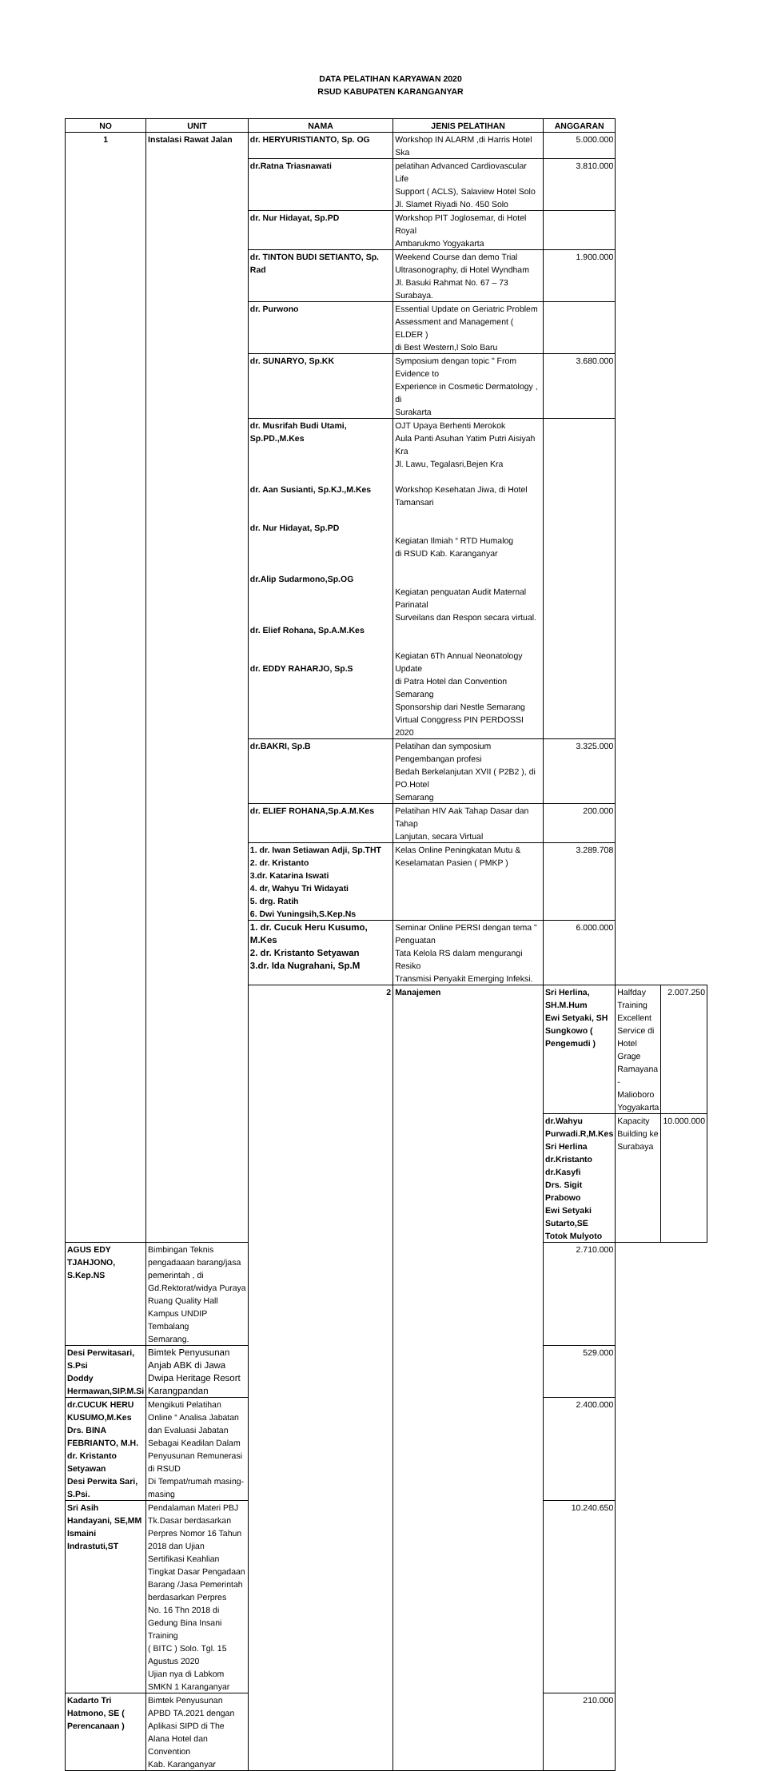DATA PELATIHAN KARYAWAN 2020
RSUD KABUPATEN KARANGANYAR
| NO | UNIT | NAMA | JENIS PELATIHAN | ANGGARAN | | |
| --- | --- | --- | --- | --- | --- | --- |
| 1 | Instalasi Rawat Jalan | dr. HERYURISTIANTO, Sp. OG | Workshop IN ALARM ,di Harris Hotel Ska | 5.000.000 | | |
| | | dr.Ratna Triasnawati | pelatihan Advanced Cardiovascular Life Support ( ACLS), Salaview Hotel Solo Jl. Slamet Riyadi No. 450 Solo | 3.810.000 | | |
| | | dr. Nur Hidayat, Sp.PD | Workshop PIT Joglosemar, di Hotel Royal Ambarukmo Yogyakarta | | | |
| | | dr. TINTON BUDI SETIANTO, Sp. Rad | Weekend Course dan demo Trial Ultrasonography, di Hotel Wyndham Jl. Basuki Rahmat No. 67 – 73 Surabaya. | 1.900.000 | | |
| | | dr. Purwono | Essential Update on Geriatric Problem Assessment and Management ( ELDER ) di Best Western,l Solo Baru | | | |
| | | dr. SUNARYO, Sp.KK | Symposium dengan topic " From Evidence to Experience in Cosmetic Dermatology , di Surakarta | 3.680.000 | | |
| | | dr. Musrifah Budi Utami, Sp.PD.,M.Kes dr. Aan Susianti, Sp.KJ.,M.Kes dr. Nur Hidayat, Sp.PD dr.Alip Sudarmono,Sp.OG dr. Elief Rohana, Sp.A.M.Kes dr. EDDY RAHARJO, Sp.S | OJT Upaya Berhenti Merokok Aula Panti Asuhan Yatim Putri Aisiyah Kra Jl. Lawu, Tegalasri,Bejen Kra Workshop Kesehatan Jiwa, di Hotel Tamansari Kegiatan Ilmiah “ RTD Humalog di RSUD Kab. Karanganyar Kegiatan penguatan Audit Maternal Parinatal Surveilans dan Respon secara virtual. Kegiatan 6Th Annual Neonatology Update di Patra Hotel dan Convention Semarang Sponsorship dari Nestle Semarang Virtual Conggress PIN PERDOSSI 2020 | | | |
| | | dr.BAKRI, Sp.B | Pelatihan dan symposium Pengembangan profesi Bedah Berkelanjutan XVII ( P2B2 ), di PO.Hotel Semarang | 3.325.000 | | |
| | | dr. ELIEF ROHANA,Sp.A.M.Kes | Pelatihan HIV Aak Tahap Dasar dan Tahap Lanjutan, secara Virtual | 200.000 | | |
| | | 1. dr. Iwan Setiawan Adji, Sp.THT 2. dr. Kristanto 3.dr. Katarina Iswati 4. dr, Wahyu Tri Widayati 5. drg. Ratih 6. Dwi Yuningsih,S.Kep.Ns | Kelas Online Peningkatan Mutu & Keselamatan Pasien ( PMKP ) | 3.289.708 | | |
| | | 1. dr. Cucuk Heru Kusumo, M.Kes 2. dr. Kristanto Setyawan 3.dr. Ida Nugrahani, Sp.M | Seminar Online PERSI dengan tema " Penguatan Tata Kelola RS dalam mengurangi Resiko Transmisi Penyakit Emerging Infeksi. | 6.000.000 | | |
| | | 2 | Manajemen | Sri Herlina, SH.M.Hum Ewi Setyaki, SH Sungkowo ( Pengemudi ) | Halfday Training Excellent Service di Hotel Grage Ramayana - Malioboro Yogyakarta | 2.007.250 |
| | | | | dr.Wahyu Purwadi.R,M.Kes Sri Herlina dr.Kristanto dr.Kasyfi Drs. Sigit Prabowo Ewi Setyaki Sutarto,SE Totok Mulyoto | Kapacity Building ke Surabaya | 10.000.000 |
| AGUS EDY TJAHJONO, S.Kep.NS | Bimbingan Teknis pengadaaan barang/jasa pemerintah , di Gd.Rektorat/widya Puraya Ruang Quality Hall Kampus UNDIP Tembalang Semarang. | | | 2.710.000 | | |
| Desi Perwitasari, S.Psi Doddy Hermawan,SIP.M.Si | Bimtek Penyusunan Anjab ABK di Jawa Dwipa Heritage Resort Karangpandan | | | 529.000 | | |
| dr.CUCUK HERU KUSUMO,M.Kes Drs. BINA FEBRIANTO, M.H. dr. Kristanto Setyawan Desi Perwita Sari, S.Psi. | Mengikuti Pelatihan Online “ Analisa Jabatan dan Evaluasi Jabatan Sebagai Keadilan Dalam Penyusunan Remunerasi di RSUD Di Tempat/rumah masing-masing | | | 2.400.000 | | |
| Sri Asih Handayani, SE,MM Ismaini Indrastuti,ST | Pendalaman Materi PBJ Tk.Dasar berdasarkan Perpres Nomor 16 Tahun 2018 dan Ujian Sertifikasi Keahlian Tingkat Dasar Pengadaan Barang /Jasa Pemerintah berdasarkan Perpres No. 16 Thn 2018 di Gedung Bina Insani Training ( BITC ) Solo. Tgl. 15 Agustus 2020 Ujian nya di Labkom SMKN 1 Karanganyar | | | 10.240.650 | | |
| Kadarto Tri Hatmono, SE ( Perencanaan ) | Bimtek Penyusunan APBD TA.2021 dengan Aplikasi SIPD di The Alana Hotel dan Convention Kab. Karanganyar | | | 210.000 | | |